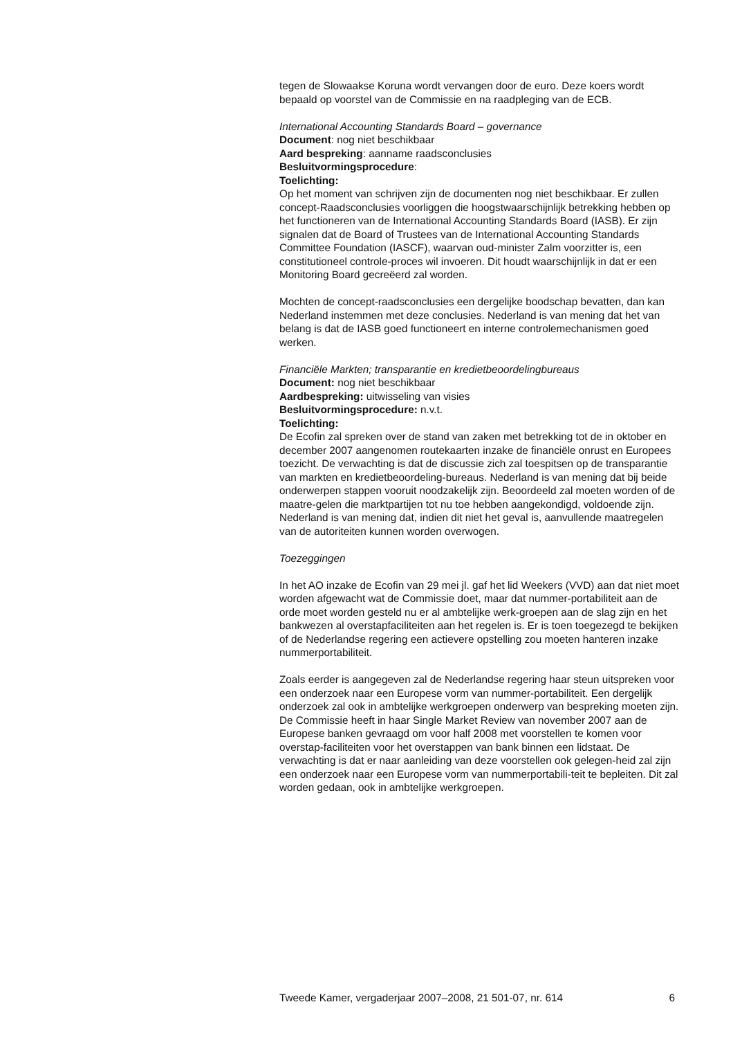tegen de Slowaakse Koruna wordt vervangen door de euro. Deze koers wordt bepaald op voorstel van de Commissie en na raadpleging van de ECB.
International Accounting Standards Board – governance
Document: nog niet beschikbaar
Aard bespreking: aanname raadsconclusies
Besluitvormingsprocedure:
Toelichting:
Op het moment van schrijven zijn de documenten nog niet beschikbaar. Er zullen concept-Raadsconclusies voorliggen die hoogstwaarschijnlijk betrekking hebben op het functioneren van de International Accounting Standards Board (IASB). Er zijn signalen dat de Board of Trustees van de International Accounting Standards Committee Foundation (IASCF), waarvan oud-minister Zalm voorzitter is, een constitutioneel controle-proces wil invoeren. Dit houdt waarschijnlijk in dat er een Monitoring Board gecreëerd zal worden.
Mochten de concept-raadsconclusies een dergelijke boodschap bevatten, dan kan Nederland instemmen met deze conclusies. Nederland is van mening dat het van belang is dat de IASB goed functioneert en interne controlemechanismen goed werken.
Financiële Markten; transparantie en kredietbeoordelingbureaus
Document: nog niet beschikbaar
Aardbespreking: uitwisseling van visies
Besluitvormingsprocedure: n.v.t.
Toelichting:
De Ecofin zal spreken over de stand van zaken met betrekking tot de in oktober en december 2007 aangenomen routekaarten inzake de financiële onrust en Europees toezicht. De verwachting is dat de discussie zich zal toespitsen op de transparantie van markten en kredietbeoordeling-bureaus. Nederland is van mening dat bij beide onderwerpen stappen vooruit noodzakelijk zijn. Beoordeeld zal moeten worden of de maatre-gelen die marktpartijen tot nu toe hebben aangekondigd, voldoende zijn. Nederland is van mening dat, indien dit niet het geval is, aanvullende maatregelen van de autoriteiten kunnen worden overwogen.
Toezeggingen
In het AO inzake de Ecofin van 29 mei jl. gaf het lid Weekers (VVD) aan dat niet moet worden afgewacht wat de Commissie doet, maar dat nummer-portabiliteit aan de orde moet worden gesteld nu er al ambtelijke werk-groepen aan de slag zijn en het bankwezen al overstapfaciliteiten aan het regelen is. Er is toen toegezegd te bekijken of de Nederlandse regering een actievere opstelling zou moeten hanteren inzake nummerportabiliteit.
Zoals eerder is aangegeven zal de Nederlandse regering haar steun uitspreken voor een onderzoek naar een Europese vorm van nummer-portabiliteit. Een dergelijk onderzoek zal ook in ambtelijke werkgroepen onderwerp van bespreking moeten zijn. De Commissie heeft in haar Single Market Review van november 2007 aan de Europese banken gevraagd om voor half 2008 met voorstellen te komen voor overstap-faciliteiten voor het overstappen van bank binnen een lidstaat. De verwachting is dat er naar aanleiding van deze voorstellen ook gelegen-heid zal zijn een onderzoek naar een Europese vorm van nummerportabili-teit te bepleiten. Dit zal worden gedaan, ook in ambtelijke werkgroepen.
Tweede Kamer, vergaderjaar 2007–2008, 21 501-07, nr. 614 6